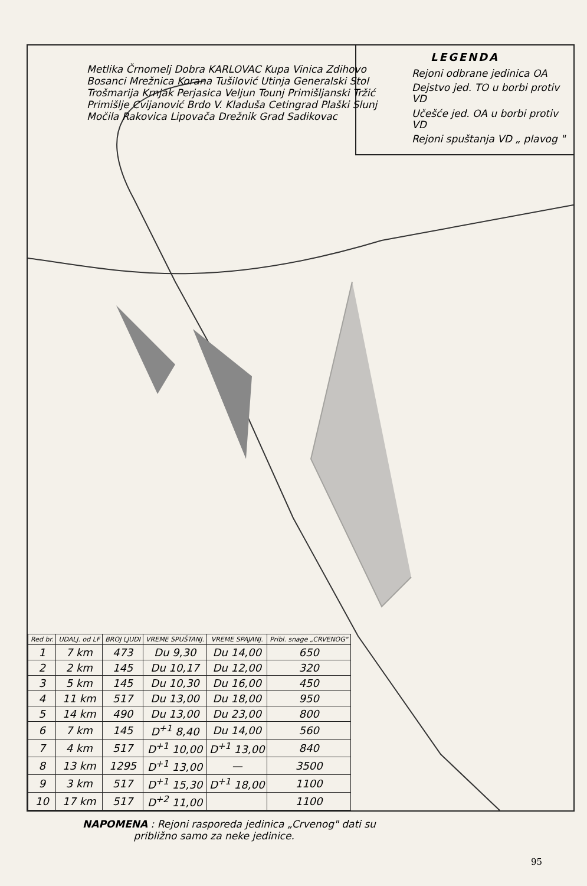LEGENDA
Rejoni odbrane jedinica OA
Dejstvo jed. TO u borbi protiv VD
Učešće jed. OA u borbi protiv VD
Rejoni spuštanja VD „ plavog "
Metlika Črnomelj Dobra KARLOVAC Kupa Vinica Zdihovo Bosanci Mrežnica Korana Tušilović Utinja Generalski Stol Trošmarija Krnjak Perjasica Veljun Tounj Primišljanski Tržić Primišlje Cvijanović Brdo V. Kladuša Cetingrad Plaški Slunj Močila Rakovica Lipovača Drežnik Grad Sadikovac
| Red br. | UDALJ. od LF | BROJ LJUDI | VREME SPUŠTANJ. | VREME SPAJANJ. | Pribl. snage „CRVENOG" |
| --- | --- | --- | --- | --- | --- |
| 1 | 7 km | 473 | Du 9,30 | Du 14,00 | 650 |
| 2 | 2 km | 145 | Du 10,17 | Du 12,00 | 320 |
| 3 | 5 km | 145 | Du 10,30 | Du 16,00 | 450 |
| 4 | 11 km | 517 | Du 13,00 | Du 18,00 | 950 |
| 5 | 14 km | 490 | Du 13,00 | Du 23,00 | 800 |
| 6 | 7 km | 145 | D<sup>+1</sup> 8,40 | Du 14,00 | 560 |
| 7 | 4 km | 517 | D<sup>+1</sup> 10,00 | D<sup>+1</sup> 13,00 | 840 |
| 8 | 13 km | 1295 | D<sup>+1</sup> 13,00 | — | 3500 |
| 9 | 3 km | 517 | D<sup>+1</sup> 15,30 | D<sup>+1</sup> 18,00 | 1100 |
| 10 | 17 km | 517 | D<sup>+2</sup> 11,00 | | 1100 |
NAPOMENA : Rejoni rasporeda jedinica „Crvenog" dati su
približno samo za neke jedinice.
95